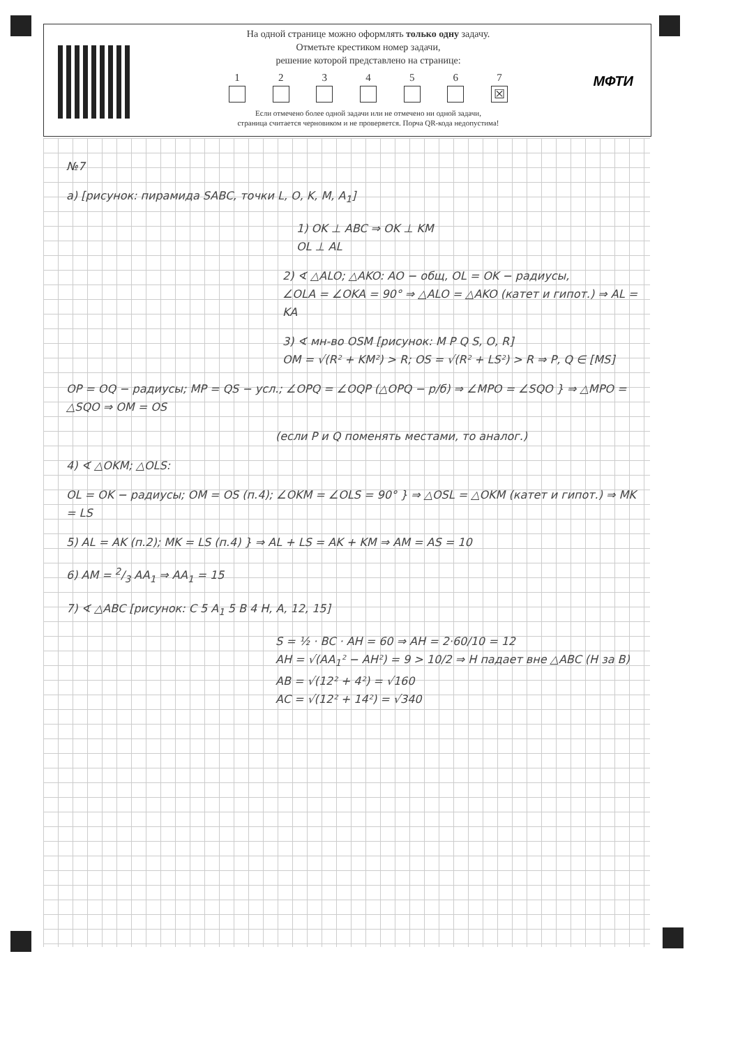На одной странице можно оформлять только одну задачу.
Отметьте крестиком номер задачи,
решение которой представлено на странице:
1 2 3 4 5 6 7
☒
Если отмечено более одной задачи или не отмечено ни одной задачи,
страница считается черновиком и не проверяется. Порча QR-кода недопустима!
МФТИ
№7
a) [рисунок: пирамида SABC, точки L, O, K, M, A<sub>1</sub>]
1) OK ⊥ ABC ⇒ OK ⊥ KM
OL ⊥ AL
2) ∢ △ALO; △AKO: AO − общ, OL = OK − радиусы,
∠OLA = ∠OKA = 90° ⇒ △ALO = △AKO (катет и гипот.) ⇒ AL = KA
3) ∢ мн-во OSM [рисунок: M P Q S, O, R]
OM = √(R² + KM²) > R; OS = √(R² + LS²) > R ⇒ P, Q ∈ [MS]
OP = OQ − радиусы; MP = QS − усл.; ∠OPQ = ∠OQP (△OPQ − р/б) ⇒ ∠MPO = ∠SQO } ⇒ △MPO = △SQO ⇒ OM = OS
(если P и Q поменять местами, то аналог.)
4) ∢ △OKM; △OLS:
OL = OK − радиусы; OM = OS (п.4); ∠OKM = ∠OLS = 90° } ⇒ △OSL = △OKM (катет и гипот.) ⇒ MK = LS
5) AL = AK (п.2); MK = LS (п.4) } ⇒ AL + LS = AK + KM ⇒ AM = AS = 10
6) AM = 2/3 AA<sub>1</sub> ⇒ AA<sub>1</sub> = 15
7) ∢ △ABC [рисунок: C 5 A<sub>1</sub> 5 B 4 H, A, 12, 15]
S = ½ · BC · AH = 60 ⇒ AH = 2·60/10 = 12
AH = √(AA<sub>1</sub>² − AH²) = 9 > 10/2 ⇒ H падает вне △ABC (H за B)
AB = √(12² + 4²) = √160
AC = √(12² + 14²) = √340